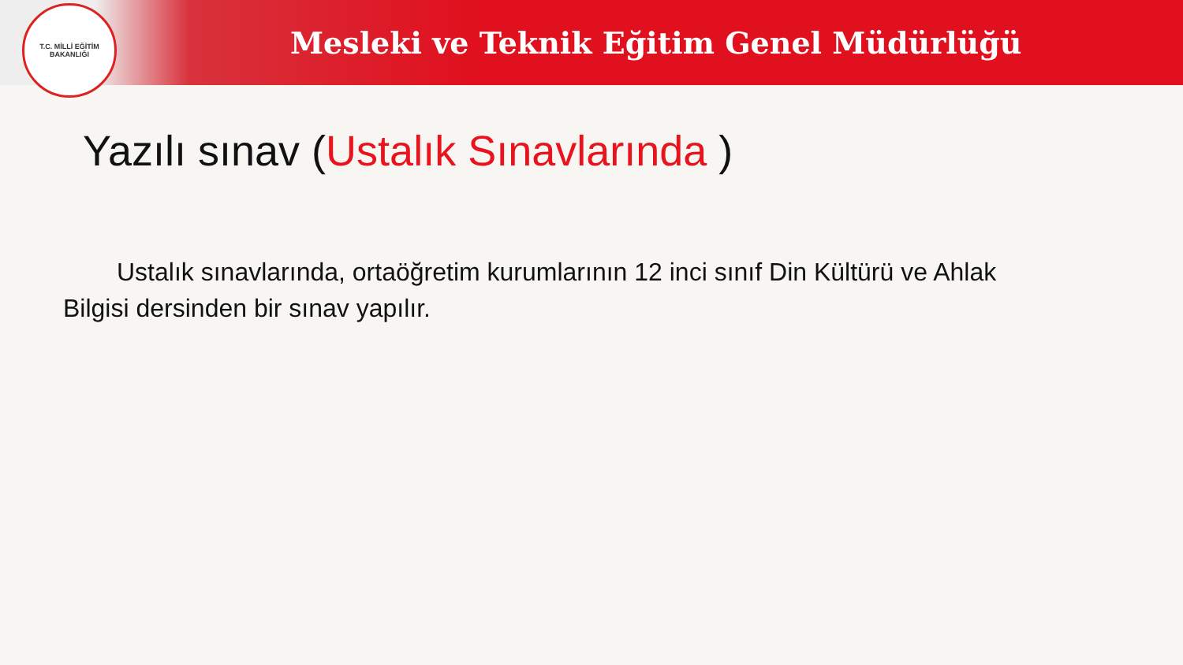T.C. MİLLİ EĞİTİM BAKANLIĞI
Mesleki ve Teknik Eğitim Genel Müdürlüğü
Yazılı sınav (Ustalık Sınavlarında )
Ustalık sınavlarında, ortaöğretim kurumlarının 12 inci sınıf Din Kültürü ve Ahlak Bilgisi dersinden bir sınav yapılır.